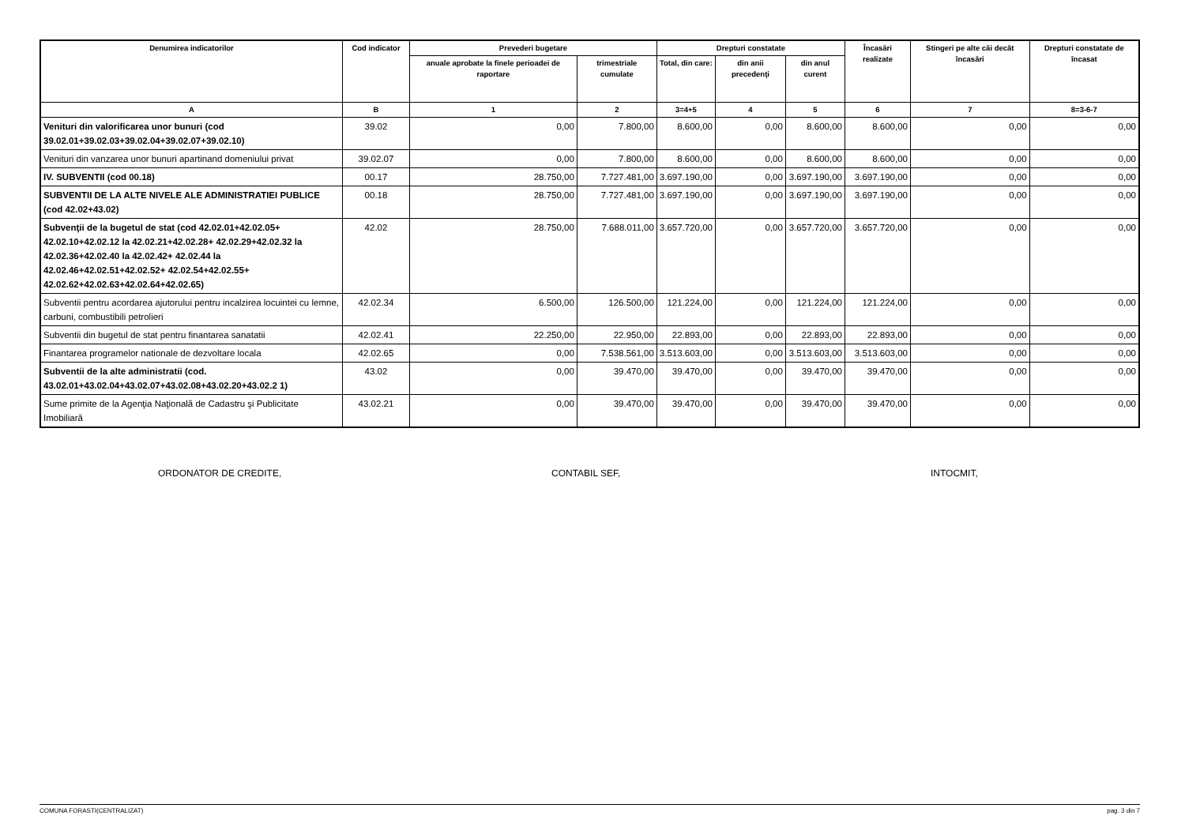| Denumirea indicatorilor | Cod indicator | Prevederi bugetare | | Drepturi constatate | | | Încasări realizate | Stingeri pe alte căi decât încasări | Drepturi constatate de încasat |
| --- | --- | --- | --- | --- | --- | --- | --- | --- | --- |
| | | anuale aprobate la finele perioadei de raportare | trimestriale cumulate | Total, din care: | din anii precedenţi | din anul curent | | | |
| A | B | 1 | 2 | 3=4+5 | 4 | 5 | 6 | 7 | 8=3-6-7 |
| Venituri din valorificarea unor bunuri (cod 39.02.01+39.02.03+39.02.04+39.02.07+39.02.10) | 39.02 | 0,00 | 7.800,00 | 8.600,00 | 0,00 | 8.600,00 | 8.600,00 | 0,00 | 0,00 |
| Venituri din vanzarea unor bunuri apartinand domeniului privat | 39.02.07 | 0,00 | 7.800,00 | 8.600,00 | 0,00 | 8.600,00 | 8.600,00 | 0,00 | 0,00 |
| IV. SUBVENTII (cod 00.18) | 00.17 | 28.750,00 | 7.727.481,00 | 3.697.190,00 | 0,00 | 3.697.190,00 | 3.697.190,00 | 0,00 | 0,00 |
| SUBVENTII DE LA ALTE NIVELE ALE ADMINISTRATIEI PUBLICE (cod 42.02+43.02) | 00.18 | 28.750,00 | 7.727.481,00 | 3.697.190,00 | 0,00 | 3.697.190,00 | 3.697.190,00 | 0,00 | 0,00 |
| Subvenţii de la bugetul de stat (cod 42.02.01+42.02.05+ 42.02.10+42.02.12 la 42.02.21+42.02.28+ 42.02.29+42.02.32 la 42.02.36+42.02.40 la 42.02.42+ 42.02.44 la 42.02.46+42.02.51+42.02.52+ 42.02.54+42.02.55+ 42.02.62+42.02.63+42.02.64+42.02.65) | 42.02 | 28.750,00 | 7.688.011,00 | 3.657.720,00 | 0,00 | 3.657.720,00 | 3.657.720,00 | 0,00 | 0,00 |
| Subventii pentru acordarea ajutorului pentru incalzirea locuintei cu lemne, carbuni, combustibili petrolieri | 42.02.34 | 6.500,00 | 126.500,00 | 121.224,00 | 0,00 | 121.224,00 | 121.224,00 | 0,00 | 0,00 |
| Subventii din bugetul de stat pentru finantarea sanatatii | 42.02.41 | 22.250,00 | 22.950,00 | 22.893,00 | 0,00 | 22.893,00 | 22.893,00 | 0,00 | 0,00 |
| Finantarea programelor nationale de dezvoltare locala | 42.02.65 | 0,00 | 7.538.561,00 | 3.513.603,00 | 0,00 | 3.513.603,00 | 3.513.603,00 | 0,00 | 0,00 |
| Subventii de la alte administratii (cod. 43.02.01+43.02.04+43.02.07+43.02.08+43.02.20+43.02.2 1) | 43.02 | 0,00 | 39.470,00 | 39.470,00 | 0,00 | 39.470,00 | 39.470,00 | 0,00 | 0,00 |
| Sume primite de la Agenţia Naţională de Cadastru şi Publicitate Imobiliară | 43.02.21 | 0,00 | 39.470,00 | 39.470,00 | 0,00 | 39.470,00 | 39.470,00 | 0,00 | 0,00 |
ORDONATOR DE CREDITE, CONTABIL SEF, INTOCMIT,
COMUNA FORASTI(CENTRALIZAT) pag. 3 din 7